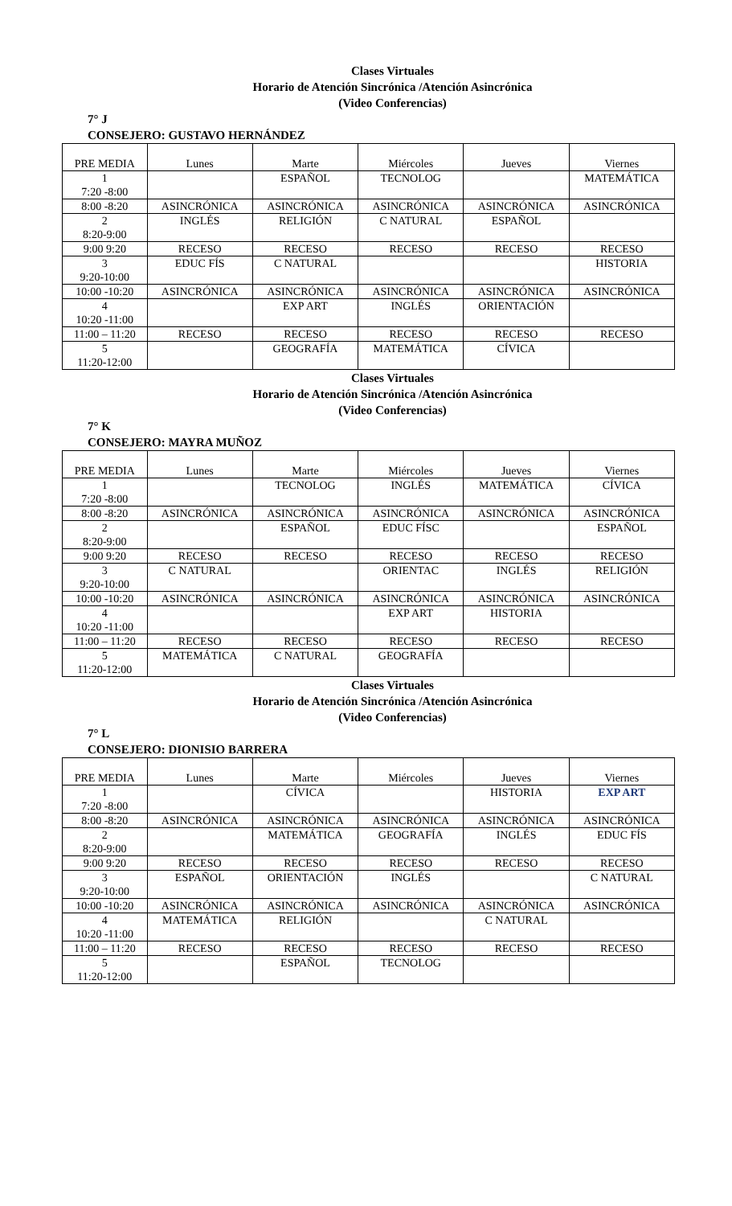Clases Virtuales
Horario de Atención Sincrónica /Atención Asincrónica
(Video Conferencias)
7° J
CONSEJERO: GUSTAVO HERNÁNDEZ
| PRE MEDIA | Lunes | Marte | Miércoles | Jueves | Viernes |
| --- | --- | --- | --- | --- | --- |
| 1 7:20 -8:00 | | ESPAÑOL | TECNOLOG | | MATEMÁTICA |
| 8:00 -8:20 | ASINCRÓNICA | ASINCRÓNICA | ASINCRÓNICA | ASINCRÓNICA | ASINCRÓNICA |
| 2 8:20-9:00 | INGLÉS | RELIGIÓN | C NATURAL | ESPAÑOL | |
| 9:00 9:20 | RECESO | RECESO | RECESO | RECESO | RECESO |
| 3 9:20-10:00 | EDUC FÍS | C NATURAL | | | HISTORIA |
| 10:00 -10:20 | ASINCRÓNICA | ASINCRÓNICA | ASINCRÓNICA | ASINCRÓNICA | ASINCRÓNICA |
| 4 10:20 -11:00 | | EXP ART | INGLÉS | ORIENTACIÓN | |
| 11:00 – 11:20 | RECESO | RECESO | RECESO | RECESO | RECESO |
| 5 11:20-12:00 | | GEOGRAFÍA | MATEMÁTICA | CÍVICA | |
Clases Virtuales
Horario de Atención Sincrónica /Atención Asincrónica
(Video Conferencias)
7° K
CONSEJERO: MAYRA MUÑOZ
| PRE MEDIA | Lunes | Marte | Miércoles | Jueves | Viernes |
| --- | --- | --- | --- | --- | --- |
| 1 7:20 -8:00 | | TECNOLOG | INGLÉS | MATEMÁTICA | CÍVICA |
| 8:00 -8:20 | ASINCRÓNICA | ASINCRÓNICA | ASINCRÓNICA | ASINCRÓNICA | ASINCRÓNICA |
| 2 8:20-9:00 | | ESPAÑOL | EDUC FÍSC | | ESPAÑOL |
| 9:00 9:20 | RECESO | RECESO | RECESO | RECESO | RECESO |
| 3 9:20-10:00 | C NATURAL | | ORIENTAC | INGLÉS | RELIGIÓN |
| 10:00 -10:20 | ASINCRÓNICA | ASINCRÓNICA | ASINCRÓNICA | ASINCRÓNICA | ASINCRÓNICA |
| 4 10:20 -11:00 | | | EXP ART | HISTORIA | |
| 11:00 – 11:20 | RECESO | RECESO | RECESO | RECESO | RECESO |
| 5 11:20-12:00 | MATEMÁTICA | C NATURAL | GEOGRAFÍA | | |
Clases Virtuales
Horario de Atención Sincrónica /Atención Asincrónica
(Video Conferencias)
7° L
CONSEJERO: DIONISIO BARRERA
| PRE MEDIA | Lunes | Marte | Miércoles | Jueves | Viernes |
| --- | --- | --- | --- | --- | --- |
| 1 7:20 -8:00 | | CÍVICA | | HISTORIA | EXP ART |
| 8:00 -8:20 | ASINCRÓNICA | ASINCRÓNICA | ASINCRÓNICA | ASINCRÓNICA | ASINCRÓNICA |
| 2 8:20-9:00 | | MATEMÁTICA | GEOGRAFÍA | INGLÉS | EDUC FÍS |
| 9:00 9:20 | RECESO | RECESO | RECESO | RECESO | RECESO |
| 3 9:20-10:00 | ESPAÑOL | ORIENTACIÓN | INGLÉS | | C NATURAL |
| 10:00 -10:20 | ASINCRÓNICA | ASINCRÓNICA | ASINCRÓNICA | ASINCRÓNICA | ASINCRÓNICA |
| 4 10:20 -11:00 | MATEMÁTICA | RELIGIÓN | | C NATURAL | |
| 11:00 – 11:20 | RECESO | RECESO | RECESO | RECESO | RECESO |
| 5 11:20-12:00 | | ESPAÑOL | TECNOLOG | | |